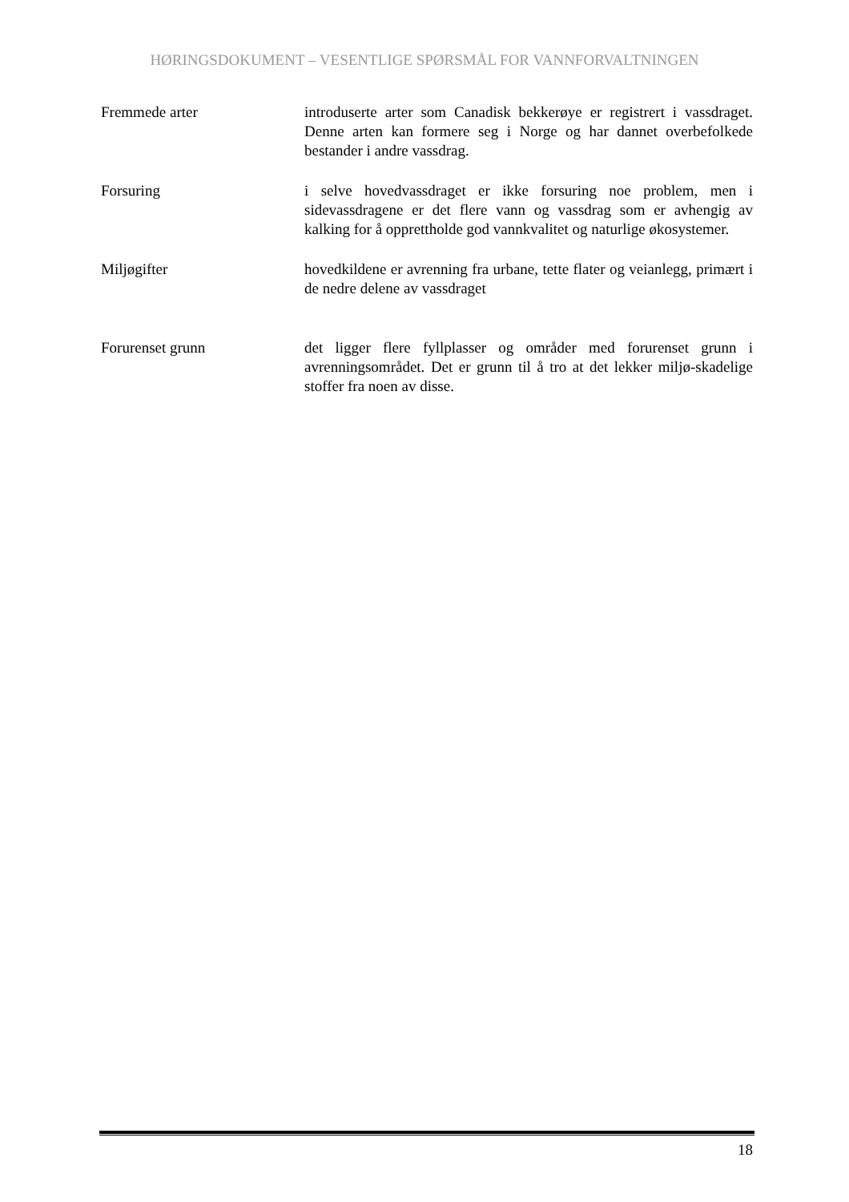HØRINGSDOKUMENT – VESENTLIGE SPØRSMÅL FOR VANNFORVALTNINGEN
Fremmede arter introduserte arter som Canadisk bekkerøye er registrert i vassdraget. Denne arten kan formere seg i Norge og har dannet overbefolkede bestander i andre vassdrag.
Forsuring i selve hovedvassdraget er ikke forsuring noe problem, men i sidevassdragene er det flere vann og vassdrag som er avhengig av kalking for å opprettholde god vannkvalitet og naturlige økosystemer.
Miljøgifter hovedkildene er avrenning fra urbane, tette flater og veianlegg, primært i de nedre delene av vassdraget
Forurenset grunn det ligger flere fyllplasser og områder med forurenset grunn i avrenningsområdet. Det er grunn til å tro at det lekker miljø-skadelige stoffer fra noen av disse.
18